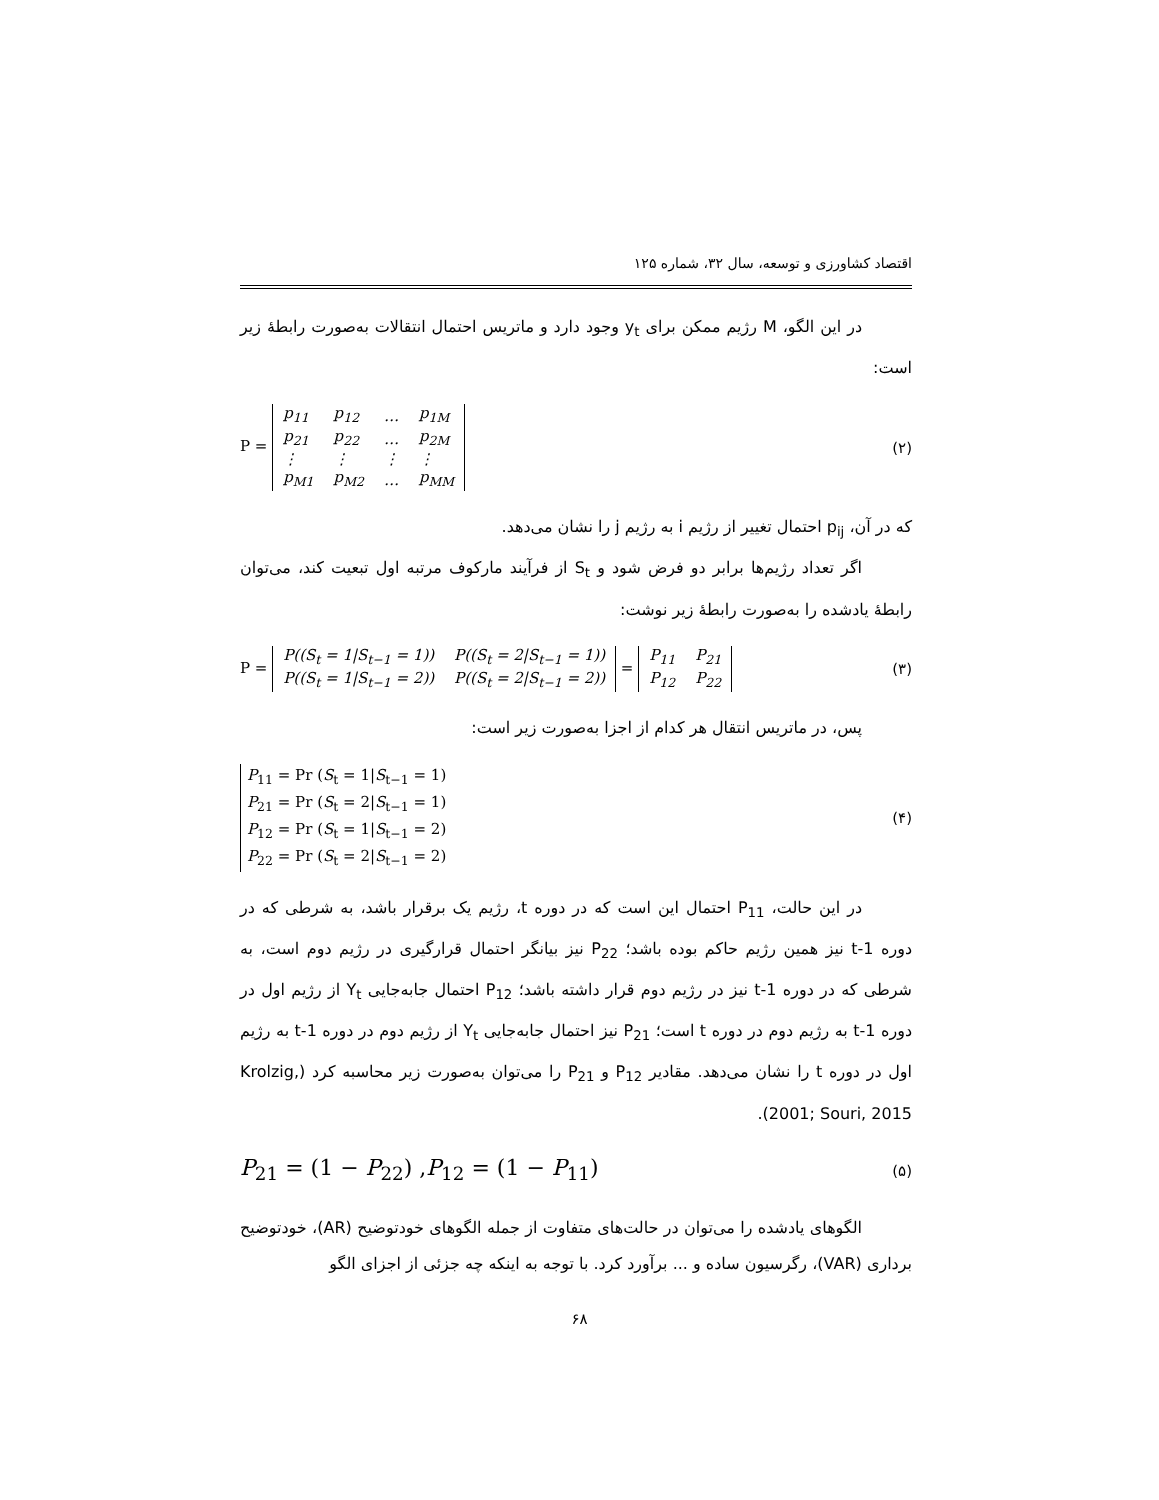اقتصاد کشاورزی و توسعه، سال ۳۲، شماره ۱۲۵
در این الگو، M رژیم ممکن برای y<sub>t</sub> وجود دارد و ماتریس احتمال انتقالات به‌صورت رابطهٔ زیر است:
P =
| p<sub>11</sub> | p<sub>12</sub> | … | p<sub>1M</sub> |
| p<sub>21</sub> | p<sub>22</sub> | … | p<sub>2M</sub> |
| ⋮ | ⋮ | ⋮ | ⋮ |
| p<sub>M1</sub> | p<sub>M2</sub> | … | p<sub>MM</sub> |
(۲)
که در آن، p<sub>ij</sub> احتمال تغییر از رژیم i به رژیم j را نشان می‌دهد.
اگر تعداد رژیم‌ها برابر دو فرض شود و S<sub>t</sub> از فرآیند مارکوف مرتبه اول تبعیت کند، می‌توان رابطهٔ یادشده را به‌صورت رابطهٔ زیر نوشت:
P =
| P((S<sub>t</sub> = 1/S<sub>t−1</sub> = 1)) | P((S<sub>t</sub> = 2/S<sub>t−1</sub> = 1)) |
| P((S<sub>t</sub> = 1/S<sub>t−1</sub> = 2)) | P((S<sub>t</sub> = 2/S<sub>t−1</sub> = 2)) |
=
| P<sub>11</sub> | P<sub>21</sub> |
| P<sub>12</sub> | P<sub>22</sub> |
(۳)
پس، در ماتریس انتقال هر کدام از اجزا به‌صورت زیر است:
P<sub>11</sub> = Pr (S<sub>t</sub> = 1|S<sub>t−1</sub> = 1)
P<sub>21</sub> = Pr (S<sub>t</sub> = 2|S<sub>t−1</sub> = 1)
P<sub>12</sub> = Pr (S<sub>t</sub> = 1|S<sub>t−1</sub> = 2)
P<sub>22</sub> = Pr (S<sub>t</sub> = 2|S<sub>t−1</sub> = 2)
(۴)
در این حالت، P<sub>11</sub> احتمال این است که در دوره t، رژیم یک برقرار باشد، به شرطی که در دوره t-1 نیز همین رژیم حاکم بوده باشد؛ P<sub>22</sub> نیز بیانگر احتمال قرارگیری در رژیم دوم است، به شرطی که در دوره t-1 نیز در رژیم دوم قرار داشته باشد؛ P<sub>12</sub> احتمال جابه‌جایی Y<sub>t</sub> از رژیم اول در دوره t-1 به رژیم دوم در دوره t است؛ P<sub>21</sub> نیز احتمال جابه‌جایی Y<sub>t</sub> از رژیم دوم در دوره t-1 به رژیم اول در دوره t را نشان می‌دهد. مقادیر P<sub>12</sub> و P<sub>21</sub> را می‌توان به‌صورت زیر محاسبه کرد (Krolzig, 2001; Souri, 2015).
P<sub>21</sub> = (1 − P<sub>22</sub>) ,P<sub>12</sub> = (1 − P<sub>11</sub>)
(۵)
الگوهای یادشده را می‌توان در حالت‌های متفاوت از جمله الگوهای خودتوضیح (AR)، خودتوضیح برداری (VAR)، رگرسیون ساده و ... برآورد کرد. با توجه به اینکه چه جزئی از اجزای الگو
۶۸